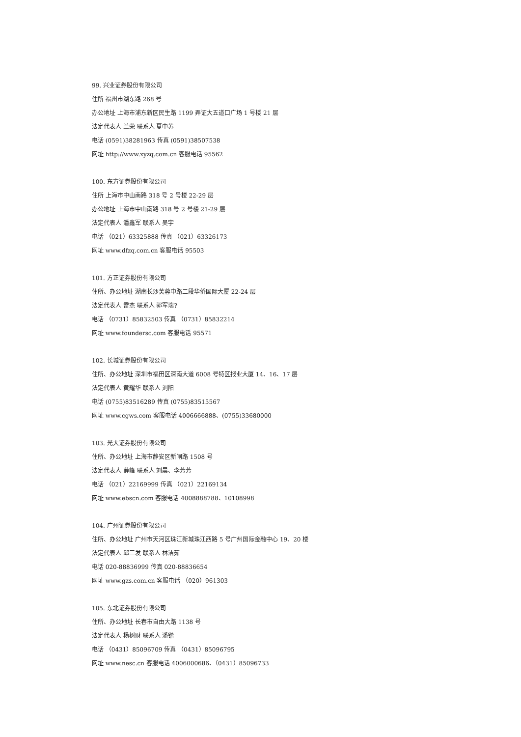99. 兴业证券股份有限公司
住所 福州市湖东路 268 号
办公地址 上海市浦东新区民生路 1199 弄证大五道口广场 1 号楼 21 层
法定代表人 兰荣 联系人 夏中苏
电话 (0591)38281963 传真 (0591)38507538
网址 http://www.xyzq.com.cn 客服电话 95562
100. 东方证券股份有限公司
住所 上海市中山南路 318 号 2 号楼 22-29 层
办公地址 上海市中山南路 318 号 2 号楼 21-29 层
法定代表人 潘鑫军 联系人 吴宇
电话 （021）63325888 传真 （021）63326173
网址 www.dfzq.com.cn 客服电话 95503
101. 方正证券股份有限公司
住所、办公地址 湖南长沙芙蓉中路二段华侨国际大厦 22-24 层
法定代表人 雷杰 联系人 郭军瑞?
电话 （0731）85832503 传真 （0731）85832214
网址 www.foundersc.com 客服电话 95571
102. 长城证券股份有限公司
住所、办公地址 深圳市福田区深南大道 6008 号特区报业大厦 14、16、17 层
法定代表人 黄耀华 联系人 刘阳
电话 (0755)83516289 传真 (0755)83515567
网址 www.cgws.com 客服电话 4006666888、(0755)33680000
103. 光大证券股份有限公司
住所、办公地址 上海市静安区新闸路 1508 号
法定代表人 薛峰 联系人 刘晨、李芳芳
电话 （021）22169999 传真 （021）22169134
网址 www.ebscn.com 客服电话 4008888788、10108998
104. 广州证券股份有限公司
住所、办公地址 广州市天河区珠江新城珠江西路 5 号广州国际金融中心 19、20 楼
法定代表人 邱三发 联系人 林洁茹
电话 020-88836999 传真 020-88836654
网址 www.gzs.com.cn 客服电话 （020）961303
105. 东北证券股份有限公司
住所、办公地址 长春市自由大路 1138 号
法定代表人 杨树财 联系人 潘锴
电话 （0431）85096709 传真 （0431）85096795
网址 www.nesc.cn 客服电话 4006000686、（0431）85096733